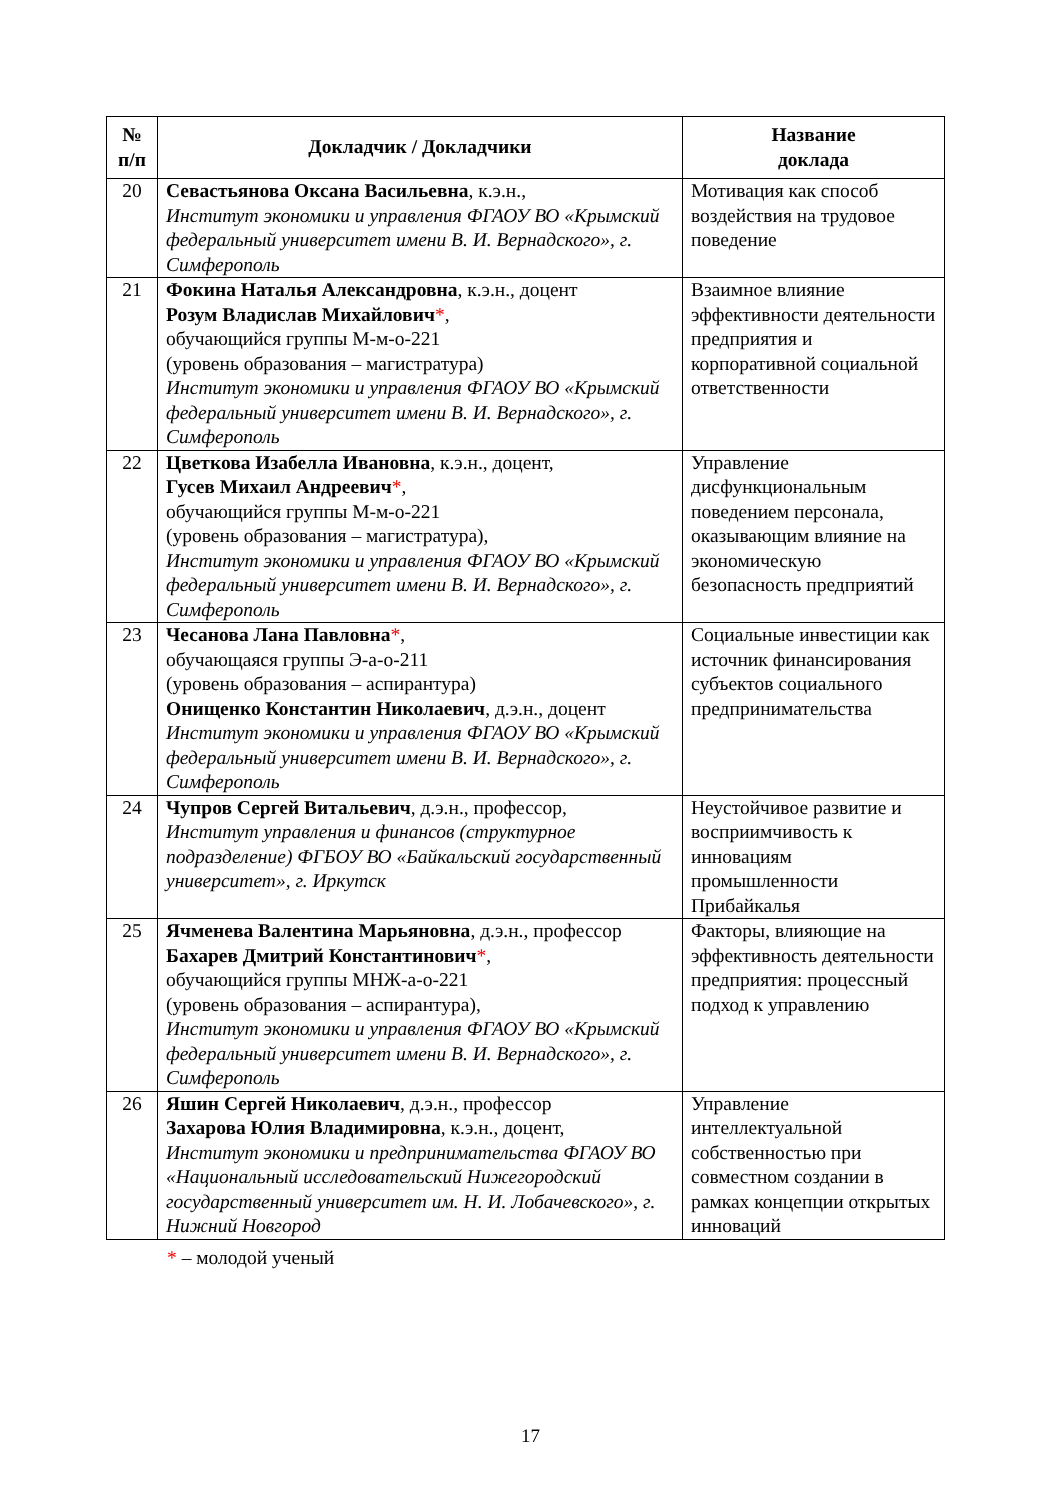| № п/п | Докладчик / Докладчики | Название доклада |
| --- | --- | --- |
| 20 | Севастьянова Оксана Васильевна , к.э.н., Институт экономики и управления ФГАОУ ВО «Крымский федеральный университет имени В. И. Вернадского», г. Симферополь | Мотивация как способ воздействия на трудовое поведение |
| 21 | Фокина Наталья Александровна , к.э.н., доцент Розум Владислав Михайлович * , обучающийся группы М-м-о-221 (уровень образования – магистратура) Институт экономики и управления ФГАОУ ВО «Крымский федеральный университет имени В. И. Вернадского», г. Симферополь | Взаимное влияние эффективности деятельности предприятия и корпоративной социальной ответственности |
| 22 | Цветкова Изабелла Ивановна , к.э.н., доцент, Гусев Михаил Андреевич * , обучающийся группы М-м-о-221 (уровень образования – магистратура), Институт экономики и управления ФГАОУ ВО «Крымский федеральный университет имени В. И. Вернадского», г. Симферополь | Управление дисфункциональным поведением персонала, оказывающим влияние на экономическую безопасность предприятий |
| 23 | Чесанова Лана Павловна * , обучающаяся группы Э-а-о-211 (уровень образования – аспирантура) Онищенко Константин Николаевич , д.э.н., доцент Институт экономики и управления ФГАОУ ВО «Крымский федеральный университет имени В. И. Вернадского», г. Симферополь | Социальные инвестиции как источник финансирования субъектов социального предпринимательства |
| 24 | Чупров Сергей Витальевич , д.э.н., профессор, Институт управления и финансов (структурное подразделение) ФГБОУ ВО «Байкальский государственный университет», г. Иркутск | Неустойчивое развитие и восприимчивость к инновациям промышленности Прибайкалья |
| 25 | Ячменева Валентина Марьяновна , д.э.н., профессор Бахарев Дмитрий Константинович * , обучающийся группы МНЖ-а-о-221 (уровень образования – аспирантура), Институт экономики и управления ФГАОУ ВО «Крымский федеральный университет имени В. И. Вернадского», г. Симферополь | Факторы, влияющие на эффективность деятельности предприятия: процессный подход к управлению |
| 26 | Яшин Сергей Николаевич , д.э.н., профессор Захарова Юлия Владимировна , к.э.н., доцент, Институт экономики и предпринимательства ФГАОУ ВО «Национальный исследовательский Нижегородский государственный университет им. Н. И. Лобачевского», г. Нижний Новгород | Управление интеллектуальной собственностью при совместном создании в рамках концепции открытых инноваций |
* – молодой ученый
17